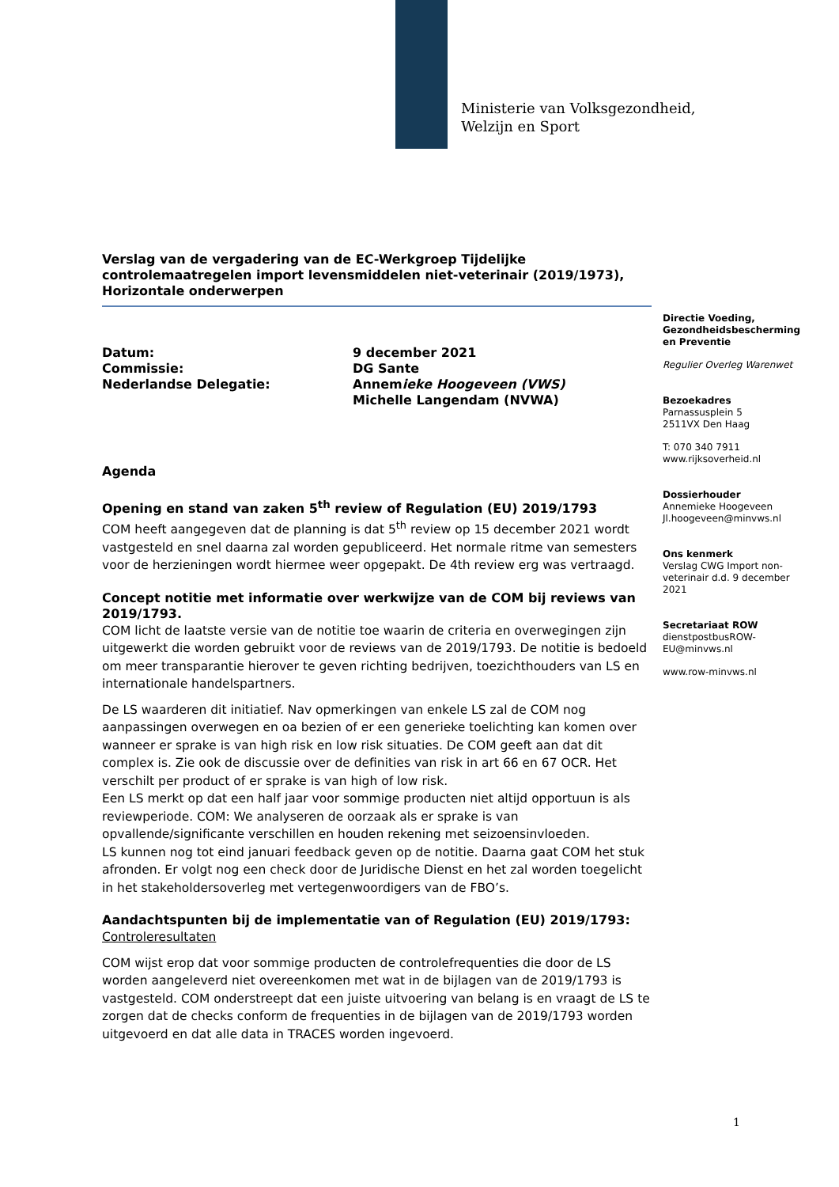Ministerie van Volksgezondheid,
Welzijn en Sport
Verslag van de vergadering van de EC-Werkgroep Tijdelijke controlemaatregelen import levensmiddelen niet-veterinair (2019/1973), Horizontale onderwerpen
Datum: 9 december 2021
Commissie: DG Sante
Nederlandse Delegatie: Annemieke Hoogeveen (VWS)
Michelle Langendam (NVWA)
Agenda
Opening en stand van zaken 5<sup>th</sup> review of Regulation (EU) 2019/1793
COM heeft aangegeven dat de planning is dat 5<sup>th</sup> review op 15 december 2021 wordt vastgesteld en snel daarna zal worden gepubliceerd. Het normale ritme van semesters voor de herzieningen wordt hiermee weer opgepakt. De 4th review erg was vertraagd.
Concept notitie met informatie over werkwijze van de COM bij reviews van 2019/1793.
COM licht de laatste versie van de notitie toe waarin de criteria en overwegingen zijn uitgewerkt die worden gebruikt voor de reviews van de 2019/1793. De notitie is bedoeld om meer transparantie hierover te geven richting bedrijven, toezichthouders van LS en internationale handelspartners.
De LS waarderen dit initiatief. Nav opmerkingen van enkele LS zal de COM nog aanpassingen overwegen en oa bezien of er een generieke toelichting kan komen over wanneer er sprake is van high risk en low risk situaties. De COM geeft aan dat dit complex is. Zie ook de discussie over de definities van risk in art 66 en 67 OCR. Het verschilt per product of er sprake is van high of low risk.
Een LS merkt op dat een half jaar voor sommige producten niet altijd opportuun is als reviewperiode. COM: We analyseren de oorzaak als er sprake is van opvallende/significante verschillen en houden rekening met seizoensinvloeden.
LS kunnen nog tot eind januari feedback geven op de notitie. Daarna gaat COM het stuk afronden. Er volgt nog een check door de Juridische Dienst en het zal worden toegelicht in het stakeholdersoverleg met vertegenwoordigers van de FBO’s.
Aandachtspunten bij de implementatie van of Regulation (EU) 2019/1793:
Controleresultaten
COM wijst erop dat voor sommige producten de controlefrequenties die door de LS worden aangeleverd niet overeenkomen met wat in de bijlagen van de 2019/1793 is vastgesteld. COM onderstreept dat een juiste uitvoering van belang is en vraagt de LS te zorgen dat de checks conform de frequenties in de bijlagen van de 2019/1793 worden uitgevoerd en dat alle data in TRACES worden ingevoerd.
Directie Voeding, Gezondheidsbescherming en Preventie
Regulier Overleg Warenwet
Bezoekadres
Parnassusplein 5
2511VX Den Haag
T: 070 340 7911
www.rijksoverheid.nl
Dossierhouder
Annemieke Hoogeveen
Jl.hoogeveen@minvws.nl
Ons kenmerk
Verslag CWG Import non-veterinair d.d. 9 december 2021
Secretariaat ROW
dienstpostbusROW-EU@minvws.nl
www.row-minvws.nl
1